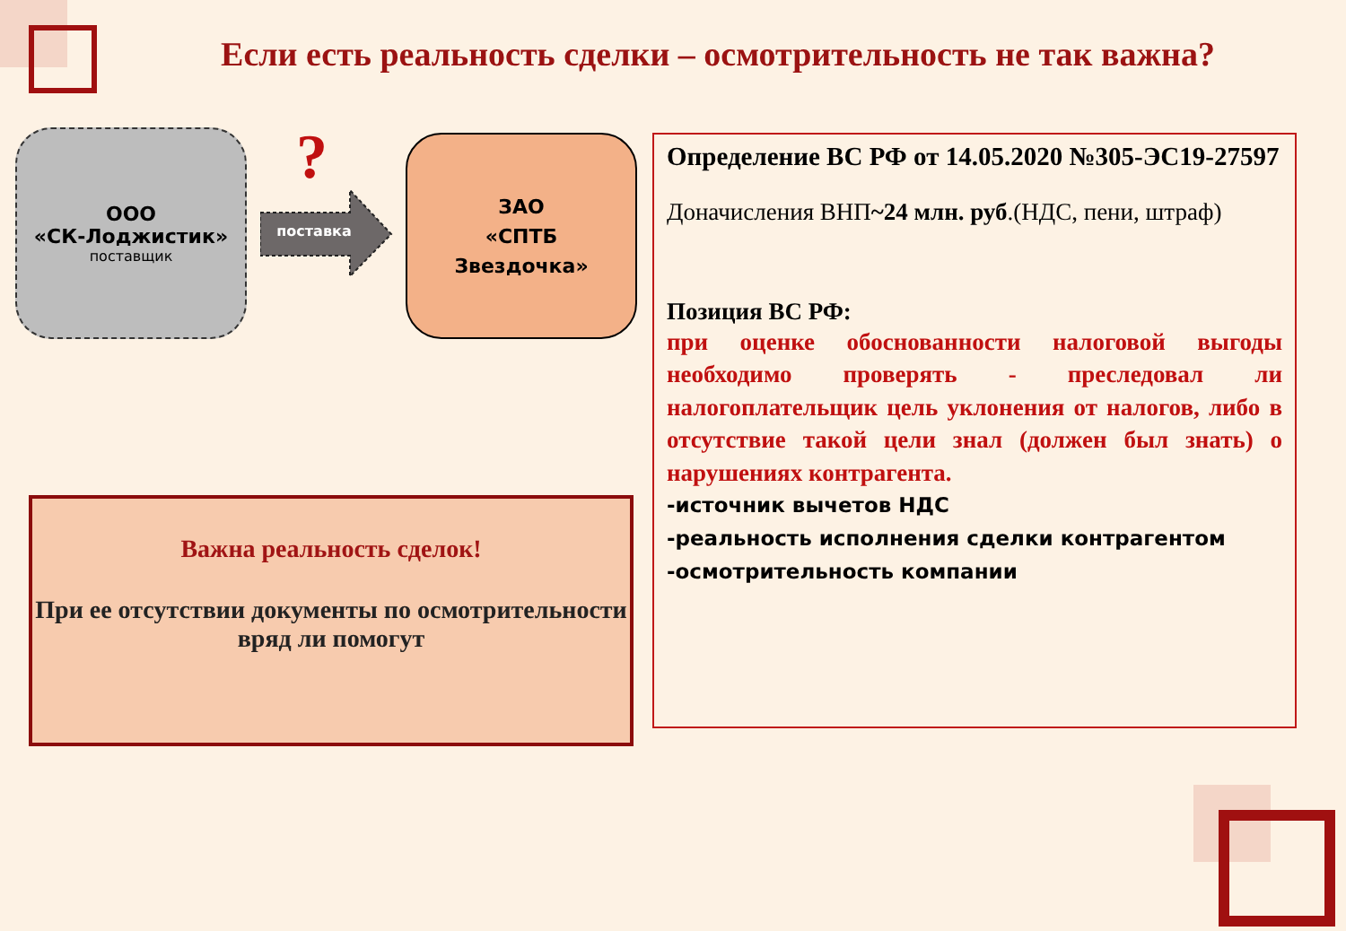Если есть реальность сделки – осмотрительность не так важна?
ООО
«СК-Лоджистик»
поставщик
?
поставка
ЗАО
«СПТБ
Звездочка»
Определение ВС РФ от 14.05.2020 №305-ЭС19-27597
Доначисления ВНП~24 млн. руб.(НДС, пени, штраф)
Позиция ВС РФ:
при оценке обоснованности налоговой выгоды необходимо проверять - преследовал ли налогоплательщик цель уклонения от налогов, либо в отсутствие такой цели знал (должен был знать) о нарушениях контрагента.
-источник вычетов НДС
-реальность исполнения сделки контрагентом
-осмотрительность компании
Важна реальность сделок!
При ее отсутствии документы по осмотрительности вряд ли помогут